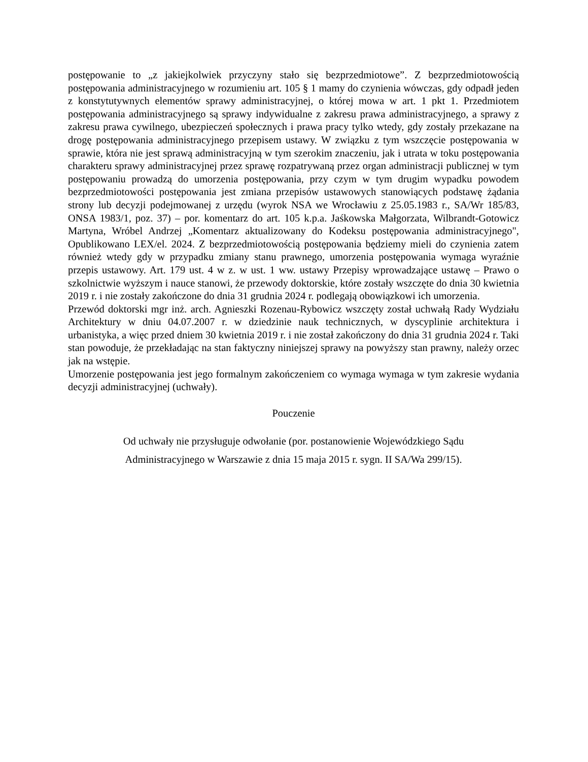postępowanie to „z jakiejkolwiek przyczyny stało się bezprzedmiotowe”. Z bezprzedmiotowością postępowania administracyjnego w rozumieniu art. 105 § 1 mamy do czynienia wówczas, gdy odpadł jeden z konstytutywnych elementów sprawy administracyjnej, o której mowa w art. 1 pkt 1. Przedmiotem postępowania administracyjnego są sprawy indywidualne z zakresu prawa administracyjnego, a sprawy z zakresu prawa cywilnego, ubezpieczeń społecznych i prawa pracy tylko wtedy, gdy zostały przekazane na drogę postępowania administracyjnego przepisem ustawy. W związku z tym wszczęcie postępowania w sprawie, która nie jest sprawą administracyjną w tym szerokim znaczeniu, jak i utrata w toku postępowania charakteru sprawy administracyjnej przez sprawę rozpatrywaną przez organ administracji publicznej w tym postępowaniu prowadzą do umorzenia postępowania, przy czym w tym drugim wypadku powodem bezprzedmiotowości postępowania jest zmiana przepisów ustawowych stanowiących podstawę żądania strony lub decyzji podejmowanej z urzędu (wyrok NSA we Wrocławiu z 25.05.1983 r., SA/Wr 185/83, ONSA 1983/1, poz. 37) – por. komentarz do art. 105 k.p.a. Jaśkowska Małgorzata, Wilbrandt-Gotowicz Martyna, Wróbel Andrzej „Komentarz aktualizowany do Kodeksu postępowania administracyjnego", Opublikowano LEX/el. 2024. Z bezprzedmiotowością postępowania będziemy mieli do czynienia zatem również wtedy gdy w przypadku zmiany stanu prawnego, umorzenia postępowania wymaga wyraźnie przepis ustawowy. Art. 179 ust. 4 w z. w ust. 1 ww. ustawy Przepisy wprowadzające ustawę – Prawo o szkolnictwie wyższym i nauce stanowi, że przewody doktorskie, które zostały wszczęte do dnia 30 kwietnia 2019 r. i nie zostały zakończone do dnia 31 grudnia 2024 r. podlegają obowiązkowi ich umorzenia.
Przewód doktorski mgr inż. arch. Agnieszki Rozenau-Rybowicz wszczęty został uchwałą Rady Wydziału Architektury w dniu 04.07.2007 r. w dziedzinie nauk technicznych, w dyscyplinie architektura i urbanistyka, a więc przed dniem 30 kwietnia 2019 r. i nie został zakończony do dnia 31 grudnia 2024 r. Taki stan powoduje, że przekładając na stan faktyczny niniejszej sprawy na powyższy stan prawny, należy orzec jak na wstępie.
Umorzenie postępowania jest jego formalnym zakończeniem co wymaga wymaga w tym zakresie wydania decyzji administracyjnej (uchwały).
Pouczenie
Od uchwały nie przysługuje odwołanie (por. postanowienie Wojewódzkiego Sądu
Administracyjnego w Warszawie z dnia 15 maja 2015 r. sygn. II SA/Wa 299/15).